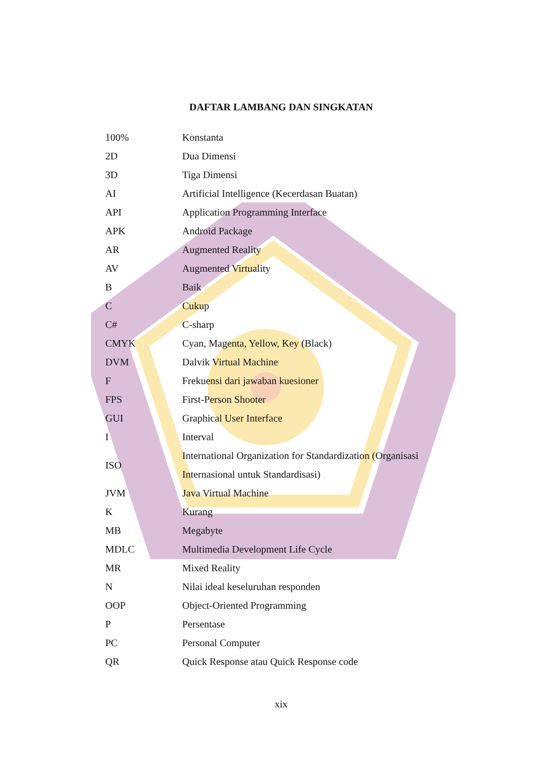DAFTAR LAMBANG DAN SINGKATAN
| 100% | Konstanta |
| 2D | Dua Dimensi |
| 3D | Tiga Dimensi |
| AI | Artificial Intelligence (Kecerdasan Buatan) |
| API | Application Programming Interface |
| APK | Android Package |
| AR | Augmented Reality |
| AV | Augmented Virtuality |
| B | Baik |
| C | Cukup |
| C# | C-sharp |
| CMYK | Cyan, Magenta, Yellow, Key (Black) |
| DVM | Dalvik Virtual Machine |
| F | Frekuensi dari jawaban kuesioner |
| FPS | First-Person Shooter |
| GUI | Graphical User Interface |
| I | Interval |
| ISO | International Organization for Standardization (Organisasi Internasional untuk Standardisasi) |
| JVM | Java Virtual Machine |
| K | Kurang |
| MB | Megabyte |
| MDLC | Multimedia Development Life Cycle |
| MR | Mixed Reality |
| N | Nilai ideal keseluruhan responden |
| OOP | Object-Oriented Programming |
| P | Persentase |
| PC | Personal Computer |
| QR | Quick Response atau Quick Response code |
xix